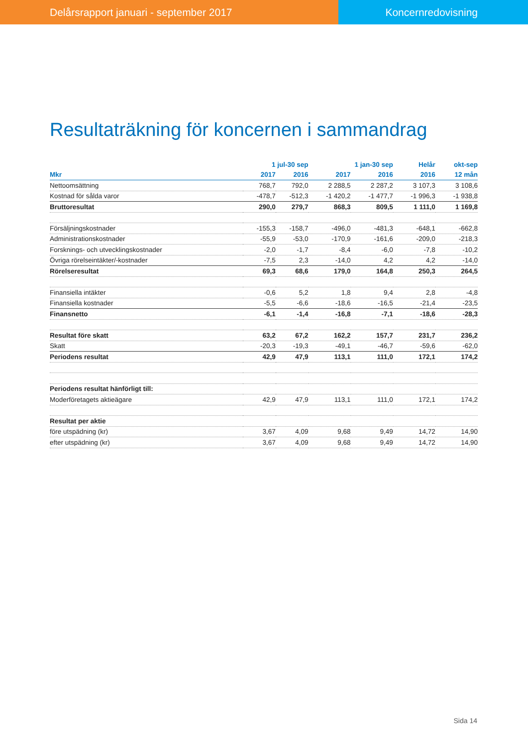Delårsrapport januari - september 2017 Koncernredovisning
Resultaträkning för koncernen i sammandrag
| | 1 jul-30 sep | | 1 jan-30 sep | | Helår | okt-sep |
| --- | --- | --- | --- | --- | --- | --- |
| Mkr | 2017 | 2016 | 2017 | 2016 | 2016 | 12 mån |
| Nettoomsättning | 768,7 | 792,0 | 2 288,5 | 2 287,2 | 3 107,3 | 3 108,6 |
| Kostnad för sålda varor | -478,7 | -512,3 | -1 420,2 | -1 477,7 | -1 996,3 | -1 938,8 |
| Bruttoresultat | 290,0 | 279,7 | 868,3 | 809,5 | 1 111,0 | 1 169,8 |
| Försäljningskostnader | -155,3 | -158,7 | -496,0 | -481,3 | -648,1 | -662,8 |
| Administrationskostnader | -55,9 | -53,0 | -170,9 | -161,6 | -209,0 | -218,3 |
| Forsknings- och utvecklingskostnader | -2,0 | -1,7 | -8,4 | -6,0 | -7,8 | -10,2 |
| Övriga rörelseintäkter/-kostnader | -7,5 | 2,3 | -14,0 | 4,2 | 4,2 | -14,0 |
| Rörelseresultat | 69,3 | 68,6 | 179,0 | 164,8 | 250,3 | 264,5 |
| Finansiella intäkter | -0,6 | 5,2 | 1,8 | 9,4 | 2,8 | -4,8 |
| Finansiella kostnader | -5,5 | -6,6 | -18,6 | -16,5 | -21,4 | -23,5 |
| Finansnetto | -6,1 | -1,4 | -16,8 | -7,1 | -18,6 | -28,3 |
| Resultat före skatt | 63,2 | 67,2 | 162,2 | 157,7 | 231,7 | 236,2 |
| Skatt | -20,3 | -19,3 | -49,1 | -46,7 | -59,6 | -62,0 |
| Periodens resultat | 42,9 | 47,9 | 113,1 | 111,0 | 172,1 | 174,2 |
| Periodens resultat hänförligt till: | | | | | | |
| Moderföretagets aktieägare | 42,9 | 47,9 | 113,1 | 111,0 | 172,1 | 174,2 |
| Resultat per aktie | | | | | | |
| före utspädning (kr) | 3,67 | 4,09 | 9,68 | 9,49 | 14,72 | 14,90 |
| efter utspädning (kr) | 3,67 | 4,09 | 9,68 | 9,49 | 14,72 | 14,90 |
Sida 14